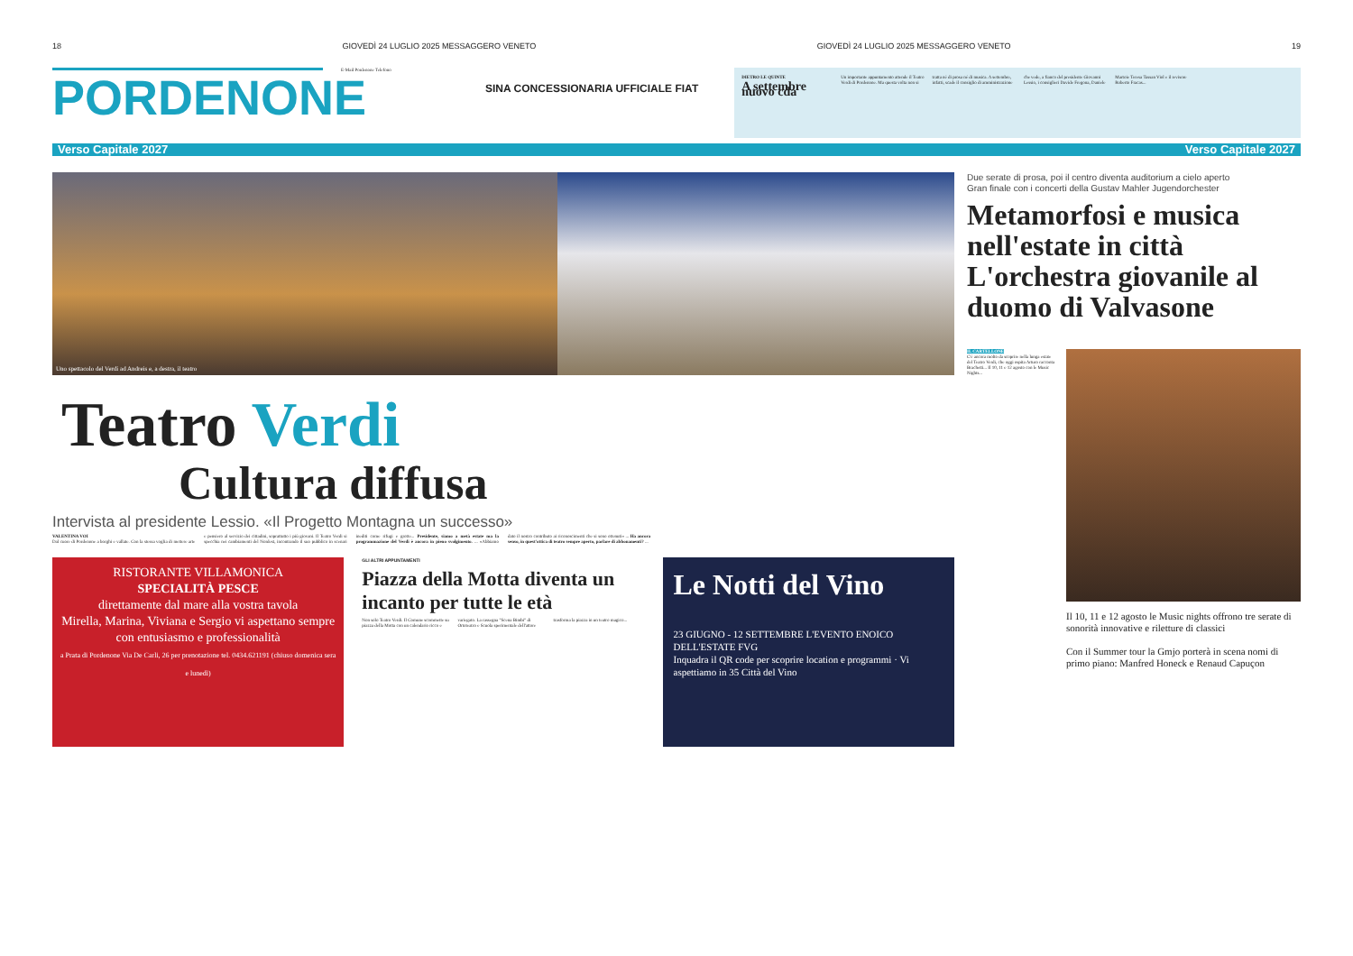18 GIOVEDÌ 24 LUGLIO 2025 MESSAGGERO VENETO GIOVEDÌ 24 LUGLIO 2025 MESSAGGERO VENETO 19
PORDENONE
E-Mail Pordenone Telefono
SINA CONCESSIONARIA UFFICIALE FIAT
DIETRO LE QUINTE
A settembre nuovo cda
Un importante appuntamento attende il Teatro Verdi di Pordenone. Ma questa volta non si tratta né di prosa né di musica. A settembre, infatti, scade il consiglio di amministrazione che vede, a fianco del presidente Giovanni Lessio, i consiglieri Davide Fregona, Daniele Martoie Teresa Tassan Viol e il revisore Roberto Fracas...
Verso Capitale 2027 Verso Capitale 2027
Uno spettacolo del Verdi ad Andreis e, a destra, il teatro
Teatro Verdi
Cultura diffusa
Intervista al presidente Lessio. «Il Progetto Montagna un successo»
VALENTINA VOI
Dal cuore di Pordenone a borghi e vallate. Con la stessa voglia di mettere arte e pensiero al servizio dei cittadini, soprattutto i più giovani. Il Teatro Verdi si specchia nei cambiamenti del Nordest, incontrando il suo pubblico in scenari inediti come rifugi e grotte... Presidente, siamo a metà estate ma la programmazione del Verdi è ancora in pieno svolgimento. ... «Abbiamo dato il nostro contributo ai riconoscimenti che si sono ottenuti» ... Ha ancora senso, in quest'ottica di teatro sempre aperto, parlare di abbonamenti? ...
RISTORANTE VILLAMONICA
SPECIALITÀ PESCE
direttamente dal mare alla vostra tavola
Mirella, Marina, Viviana e Sergio vi aspettano sempre con entusiasmo e professionalità
a Prata di Pordenone Via De Carli, 26 per prenotazione tel. 0434.621191 (chiuso domenica sera e lunedì)
GLI ALTRI APPUNTAMENTI
Piazza della Motta diventa un incanto per tutte le età
Non solo Teatro Verdi. Il Comune scommette su piazza della Motta con un calendario ricco e variegato. La rassegna "Scena Bimbi" di Ortoteatro e Scuola sperimentale dell'attore trasforma la piazza in un teatro magico...
Le Notti del Vino
23 GIUGNO - 12 SETTEMBRE L'EVENTO ENOICO DELL'ESTATE FVG
Inquadra il QR code per scoprire location e programmi · Vi aspettiamo in 35 Città del Vino
Due serate di prosa, poi il centro diventa auditorium a cielo aperto
Gran finale con i concerti della Gustav Mahler Jugendorchester
Metamorfosi e musica nell'estate in città L'orchestra giovanile al duomo di Valvasone
IL CARTELLONE
C'è ancora molto da scoprire nella lunga estate del Teatro Verdi, che oggi ospita Arturo racconta Brachetti... Il 10, 11 e 12 agosto con le Music Nights...
Il 10, 11 e 12 agosto le Music nights offrono tre serate di sonorità innovative e riletture di classici
Con il Summer tour la Gmjo porterà in scena nomi di primo piano: Manfred Honeck e Renaud Capuçon